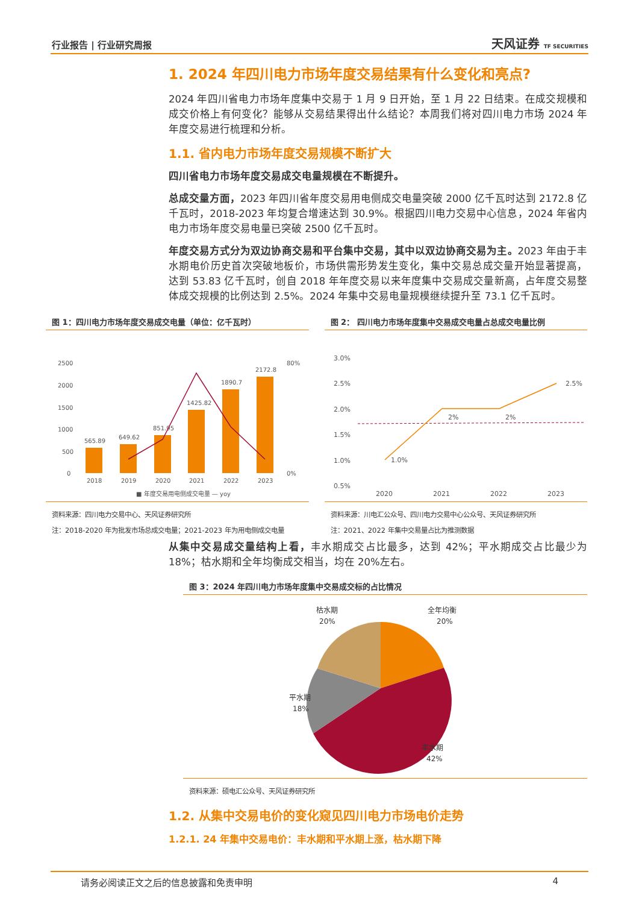行业报告 | 行业研究周报 天风证券 TF SECURITIES
1. 2024 年四川电力市场年度交易结果有什么变化和亮点?
2024 年四川省电力市场年度集中交易于 1 月 9 日开始，至 1 月 22 日结束。在成交规模和成交价格上有何变化？能够从交易结果得出什么结论？本周我们将对四川电力市场 2024 年年度交易进行梳理和分析。
1.1. 省内电力市场年度交易规模不断扩大
四川省电力市场年度交易成交电量规模在不断提升。
总成交量方面，2023 年四川省年度交易用电侧成交电量突破 2000 亿千瓦时达到 2172.8 亿千瓦时，2018-2023 年均复合增速达到 30.9%。根据四川电力交易中心信息，2024 年省内电力市场年度交易电量已突破 2500 亿千瓦时。
年度交易方式分为双边协商交易和平台集中交易，其中以双边协商交易为主。2023 年由于丰水期电价历史首次突破地板价，市场供需形势发生变化，集中交易总成交量开始显著提高，达到 53.83 亿千瓦时，创自 2018 年年度交易以来年度集中交易成交量新高，占年度交易整体成交规模的比例达到 2.5%。2024 年集中交易电量规模继续提升至 73.1 亿千瓦时。
图 1：四川电力市场年度交易成交电量（单位：亿千瓦时）
2500
2000
1500
1000
500
0
80%
0%
565.89
649.62
851.95
1425.82
1890.7
2172.8
2018
2019
2020
2021
2022
2023
■ 年度交易用电侧成交电量 — yoy
资料来源：四川电力交易中心、天风证券研究所
注：2018-2020 年为批发市场总成交电量；2021-2023 年为用电侧成交电量
图 2： 四川电力市场年度集中交易成交电量占总成交电量比例
3.0%
2.5%
2.0%
1.5%
1.0%
0.5%
1.0%
2%
2%
2.5%
2020
2021
2022
2023
资料来源：川电汇公众号、四川电力交易中心公众号、天风证券研究所
注：2021、2022 年集中交易量占比为推测数据
从集中交易成交量结构上看，丰水期成交占比最多，达到 42%；平水期成交占比最少为 18%；枯水期和全年均衡成交相当，均在 20%左右。
图 3：2024 年四川电力市场年度集中交易成交标的占比情况
枯水期
20%
全年均衡
20%
平水期
18%
丰水期
42%
资料来源：硕电汇公众号、天风证券研究所
1.2. 从集中交易电价的变化窥见四川电力市场电价走势
1.2.1. 24 年集中交易电价：丰水期和平水期上涨，枯水期下降
请务必阅读正文之后的信息披露和免责申明 4